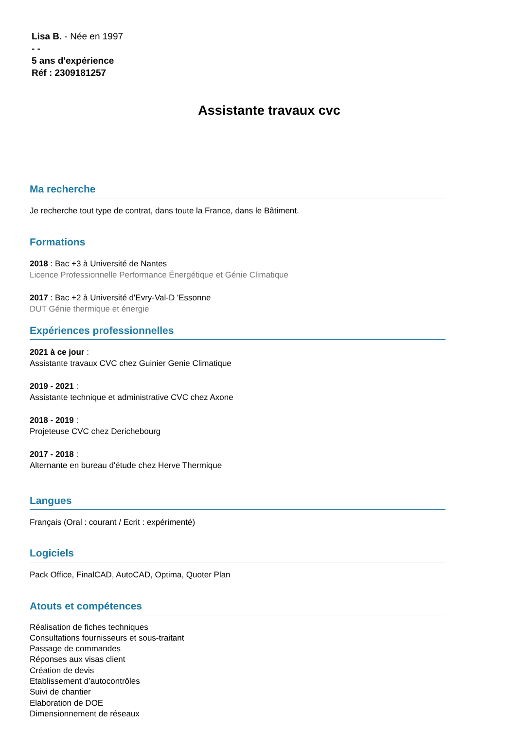Lisa B. - Née en 1997
- -
5 ans d'expérience
Réf : 2309181257
Assistante travaux cvc
Ma recherche
Je recherche tout type de contrat, dans toute la France, dans le Bâtiment.
Formations
2018 : Bac +3 à Université de Nantes
Licence Professionnelle Performance Énergétique et Génie Climatique
2017 : Bac +2 à Université d'Evry-Val-D 'Essonne
DUT Génie thermique et énergie
Expériences professionnelles
2021 à ce jour :
Assistante travaux CVC chez Guinier Genie Climatique
2019 - 2021 :
Assistante technique et administrative CVC chez Axone
2018 - 2019 :
Projeteuse CVC chez Derichebourg
2017 - 2018 :
Alternante en bureau d'étude chez Herve Thermique
Langues
Français (Oral : courant / Ecrit : expérimenté)
Logiciels
Pack Office, FinalCAD, AutoCAD, Optima, Quoter Plan
Atouts et compétences
Réalisation de fiches techniques
Consultations fournisseurs et sous-traitant
Passage de commandes
Réponses aux visas client
Création de devis
Etablissement d’autocontrôles
Suivi de chantier
Elaboration de DOE
Dimensionnement de réseaux